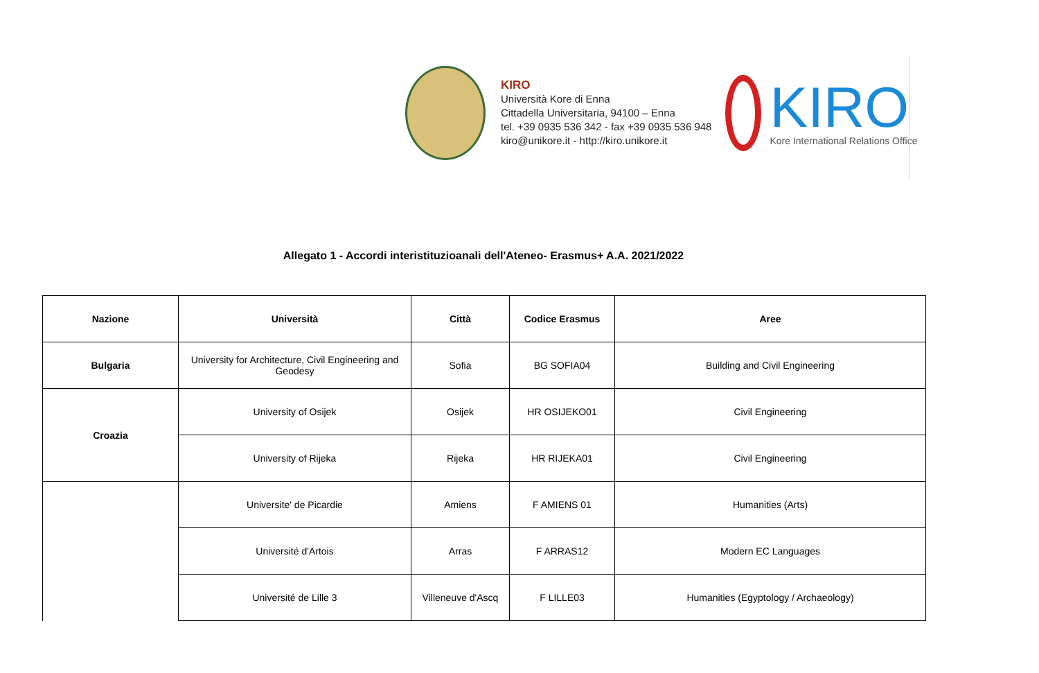KIRO
Università Kore di Enna
Cittadella Universitaria, 94100 – Enna
tel. +39 0935 536 342 - fax +39 0935 536 948
kiro@unikore.it - http://kiro.unikore.it
KIRO
Kore International Relations Office
Allegato 1 - Accordi interistituzioanali dell'Ateneo- Erasmus+ A.A. 2021/2022
| Nazione | Università | Città | Codice Erasmus | Aree |
| --- | --- | --- | --- | --- |
| Bulgaria | University for Architecture, Civil Engineering and Geodesy | Sofia | BG SOFIA04 | Building and Civil Engineering |
| Croazia | University of Osijek | Osijek | HR OSIJEKO01 | Civil Engineering |
| | University of Rijeka | Rijeka | HR RIJEKA01 | Civil Engineering |
| | Universite' de Picardie | Amiens | F AMIENS 01 | Humanities (Arts) |
| | Université d'Artois | Arras | F ARRAS12 | Modern EC Languages |
| | Université de Lille 3 | Villeneuve d'Ascq | F LILLE03 | Humanities (Egyptology / Archaeology) |